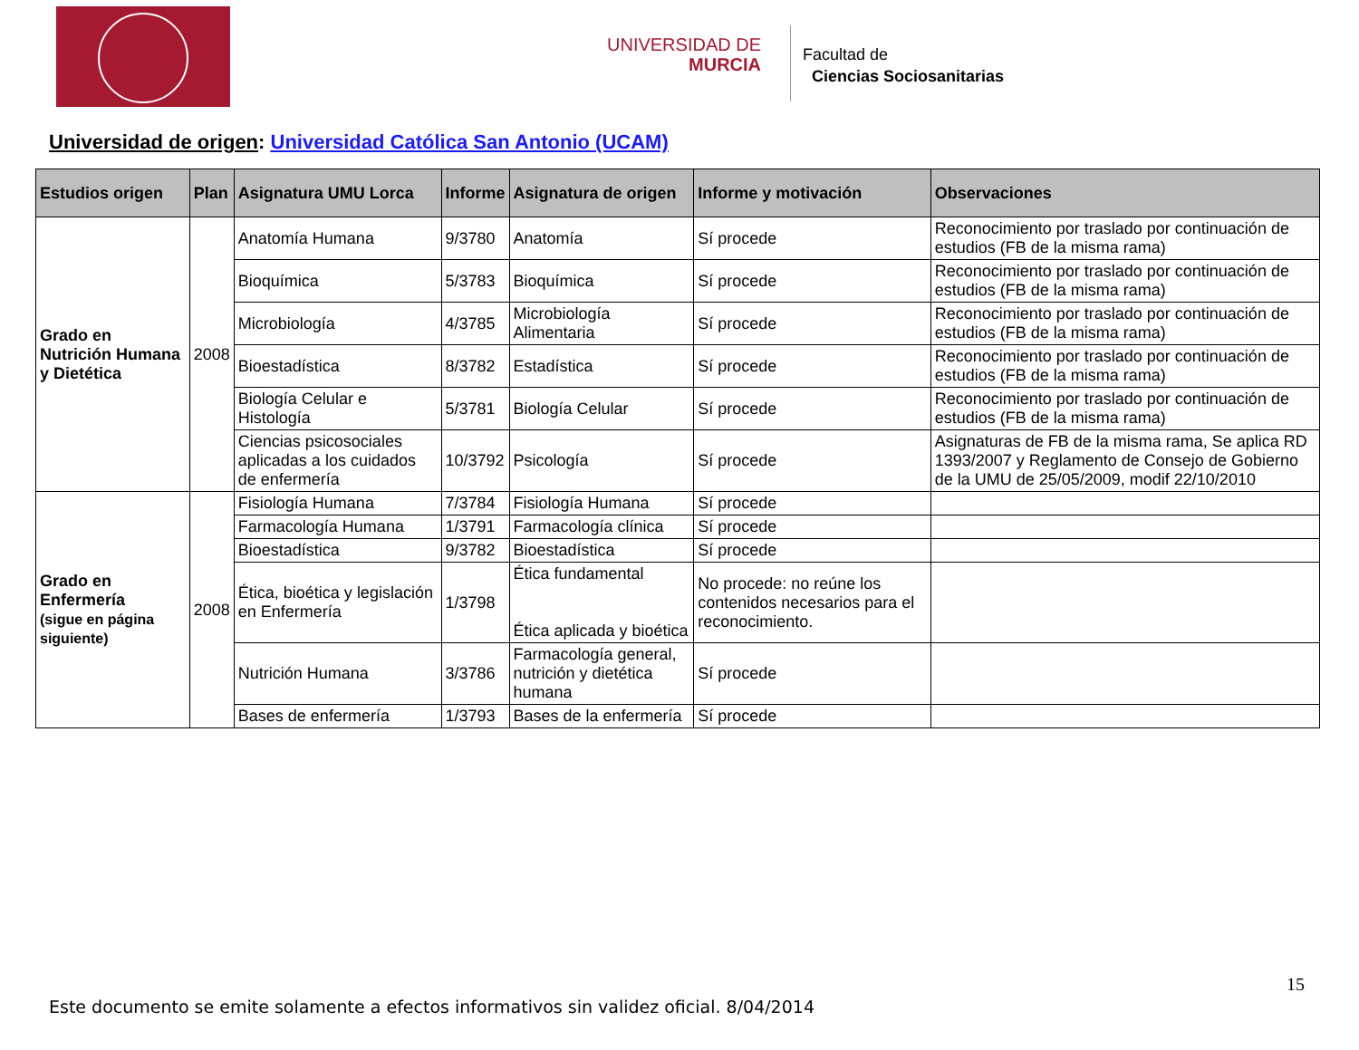UNIVERSIDAD DE
MURCIA
Facultad de
Ciencias Sociosanitarias
Universidad de origen: Universidad Católica San Antonio (UCAM)
| Estudios origen | Plan | Asignatura UMU Lorca | Informe | Asignatura de origen | Informe y motivación | Observaciones |
| --- | --- | --- | --- | --- | --- | --- |
| Grado en Nutrición Humana y Dietética | 2008 | Anatomía Humana | 9/3780 | Anatomía | Sí procede | Reconocimiento por traslado por continuación de estudios (FB de la misma rama) |
| | | Bioquímica | 5/3783 | Bioquímica | Sí procede | Reconocimiento por traslado por continuación de estudios (FB de la misma rama) |
| | | Microbiología | 4/3785 | Microbiología Alimentaria | Sí procede | Reconocimiento por traslado por continuación de estudios (FB de la misma rama) |
| | | Bioestadística | 8/3782 | Estadística | Sí procede | Reconocimiento por traslado por continuación de estudios (FB de la misma rama) |
| | | Biología Celular e Histología | 5/3781 | Biología Celular | Sí procede | Reconocimiento por traslado por continuación de estudios (FB de la misma rama) |
| | | Ciencias psicosociales aplicadas a los cuidados de enfermería | 10/3792 | Psicología | Sí procede | Asignaturas de FB de la misma rama, Se aplica RD 1393/2007 y Reglamento de Consejo de Gobierno de la UMU de 25/05/2009, modif 22/10/2010 |
| Grado en Enfermería (sigue en página siguiente) | 2008 | Fisiología Humana | 7/3784 | Fisiología Humana | Sí procede | |
| | | Farmacología Humana | 1/3791 | Farmacología clínica | Sí procede | |
| | | Bioestadística | 9/3782 | Bioestadística | Sí procede | |
| | | Ética, bioética y legislación en Enfermería | 1/3798 | Ética fundamental Ética aplicada y bioética | No procede: no reúne los contenidos necesarios para el reconocimiento. | |
| | | Nutrición Humana | 3/3786 | Farmacología general, nutrición y dietética humana | Sí procede | |
| | | Bases de enfermería | 1/3793 | Bases de la enfermería | Sí procede | |
15
Este documento se emite solamente a efectos informativos sin validez oficial. 8/04/2014